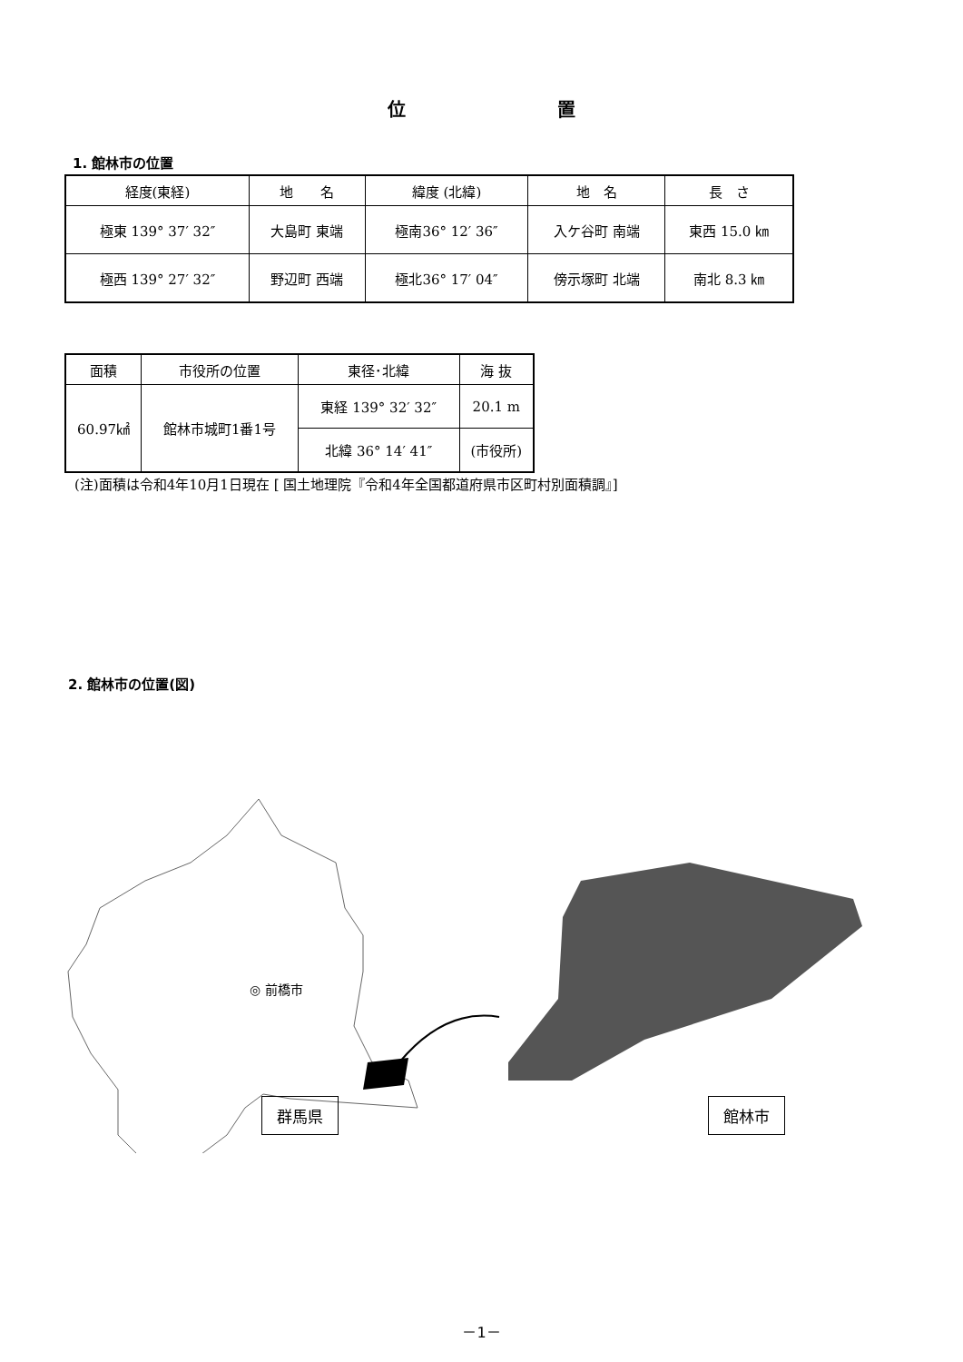位 置
1. 館林市の位置
| 経度(東経) | 地 名 | 緯度 (北緯) | 地 名 | 長 さ |
| --- | --- | --- | --- | --- |
| 極東 139° 37′ 32″ | 大島町 東端 | 極南36° 12′ 36″ | 入ケ谷町 南端 | 東西 15.0 ㎞ |
| 極西 139° 27′ 32″ | 野辺町 西端 | 極北36° 17′ 04″ | 傍示塚町 北端 | 南北 8.3 ㎞ |
| 面積 | 市役所の位置 | 東径･北緯 | 海 抜 |
| --- | --- | --- | --- |
| 60.97㎢ | 館林市城町1番1号 | 東経 139° 32′ 32″ | 20.1 m |
| | | 北緯 36° 14′ 41″ | (市役所) |
(注)面積は令和4年10月1日現在 [ 国土地理院『令和4年全国都道府県市区町村別面積調』]
2. 館林市の位置(図)
◎ 前橋市
群馬県 館林市
－1－